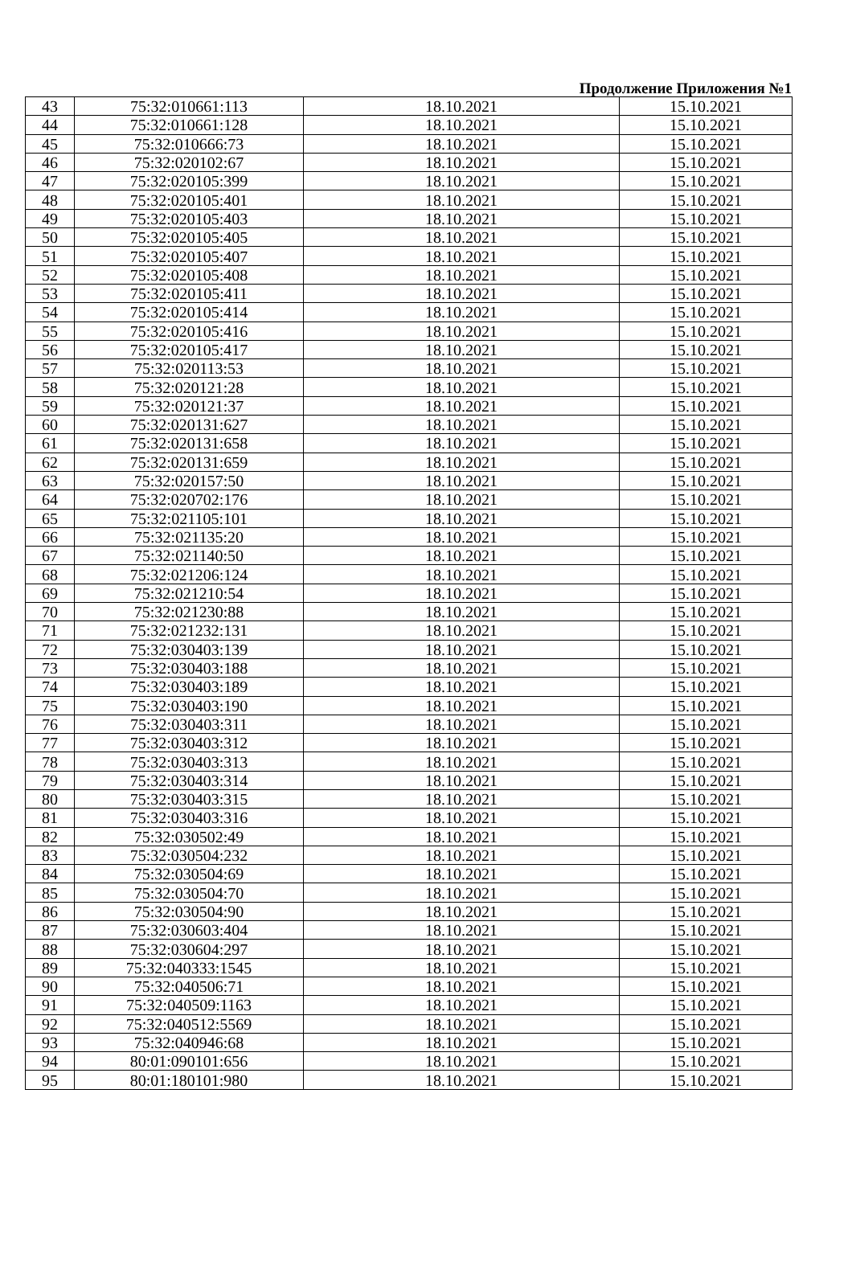Продолжение Приложения №1
| 43 | 75:32:010661:113 | 18.10.2021 | 15.10.2021 |
| 44 | 75:32:010661:128 | 18.10.2021 | 15.10.2021 |
| 45 | 75:32:010666:73 | 18.10.2021 | 15.10.2021 |
| 46 | 75:32:020102:67 | 18.10.2021 | 15.10.2021 |
| 47 | 75:32:020105:399 | 18.10.2021 | 15.10.2021 |
| 48 | 75:32:020105:401 | 18.10.2021 | 15.10.2021 |
| 49 | 75:32:020105:403 | 18.10.2021 | 15.10.2021 |
| 50 | 75:32:020105:405 | 18.10.2021 | 15.10.2021 |
| 51 | 75:32:020105:407 | 18.10.2021 | 15.10.2021 |
| 52 | 75:32:020105:408 | 18.10.2021 | 15.10.2021 |
| 53 | 75:32:020105:411 | 18.10.2021 | 15.10.2021 |
| 54 | 75:32:020105:414 | 18.10.2021 | 15.10.2021 |
| 55 | 75:32:020105:416 | 18.10.2021 | 15.10.2021 |
| 56 | 75:32:020105:417 | 18.10.2021 | 15.10.2021 |
| 57 | 75:32:020113:53 | 18.10.2021 | 15.10.2021 |
| 58 | 75:32:020121:28 | 18.10.2021 | 15.10.2021 |
| 59 | 75:32:020121:37 | 18.10.2021 | 15.10.2021 |
| 60 | 75:32:020131:627 | 18.10.2021 | 15.10.2021 |
| 61 | 75:32:020131:658 | 18.10.2021 | 15.10.2021 |
| 62 | 75:32:020131:659 | 18.10.2021 | 15.10.2021 |
| 63 | 75:32:020157:50 | 18.10.2021 | 15.10.2021 |
| 64 | 75:32:020702:176 | 18.10.2021 | 15.10.2021 |
| 65 | 75:32:021105:101 | 18.10.2021 | 15.10.2021 |
| 66 | 75:32:021135:20 | 18.10.2021 | 15.10.2021 |
| 67 | 75:32:021140:50 | 18.10.2021 | 15.10.2021 |
| 68 | 75:32:021206:124 | 18.10.2021 | 15.10.2021 |
| 69 | 75:32:021210:54 | 18.10.2021 | 15.10.2021 |
| 70 | 75:32:021230:88 | 18.10.2021 | 15.10.2021 |
| 71 | 75:32:021232:131 | 18.10.2021 | 15.10.2021 |
| 72 | 75:32:030403:139 | 18.10.2021 | 15.10.2021 |
| 73 | 75:32:030403:188 | 18.10.2021 | 15.10.2021 |
| 74 | 75:32:030403:189 | 18.10.2021 | 15.10.2021 |
| 75 | 75:32:030403:190 | 18.10.2021 | 15.10.2021 |
| 76 | 75:32:030403:311 | 18.10.2021 | 15.10.2021 |
| 77 | 75:32:030403:312 | 18.10.2021 | 15.10.2021 |
| 78 | 75:32:030403:313 | 18.10.2021 | 15.10.2021 |
| 79 | 75:32:030403:314 | 18.10.2021 | 15.10.2021 |
| 80 | 75:32:030403:315 | 18.10.2021 | 15.10.2021 |
| 81 | 75:32:030403:316 | 18.10.2021 | 15.10.2021 |
| 82 | 75:32:030502:49 | 18.10.2021 | 15.10.2021 |
| 83 | 75:32:030504:232 | 18.10.2021 | 15.10.2021 |
| 84 | 75:32:030504:69 | 18.10.2021 | 15.10.2021 |
| 85 | 75:32:030504:70 | 18.10.2021 | 15.10.2021 |
| 86 | 75:32:030504:90 | 18.10.2021 | 15.10.2021 |
| 87 | 75:32:030603:404 | 18.10.2021 | 15.10.2021 |
| 88 | 75:32:030604:297 | 18.10.2021 | 15.10.2021 |
| 89 | 75:32:040333:1545 | 18.10.2021 | 15.10.2021 |
| 90 | 75:32:040506:71 | 18.10.2021 | 15.10.2021 |
| 91 | 75:32:040509:1163 | 18.10.2021 | 15.10.2021 |
| 92 | 75:32:040512:5569 | 18.10.2021 | 15.10.2021 |
| 93 | 75:32:040946:68 | 18.10.2021 | 15.10.2021 |
| 94 | 80:01:090101:656 | 18.10.2021 | 15.10.2021 |
| 95 | 80:01:180101:980 | 18.10.2021 | 15.10.2021 |